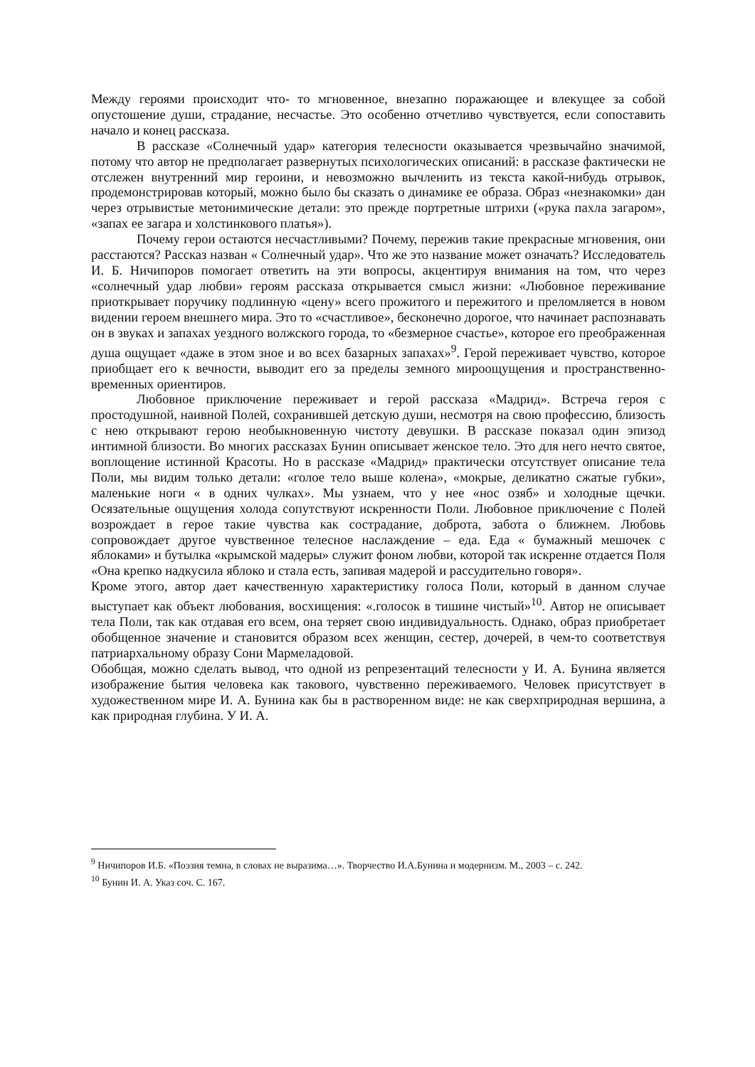Между героями происходит что- то мгновенное, внезапно поражающее и влекущее за собой опустошение души, страдание, несчастье. Это особенно отчетливо чувствуется, если сопоставить начало и конец рассказа.
В рассказе «Солнечный удар» категория телесности оказывается чрезвычайно значимой, потому что автор не предполагает развернутых психологических описаний: в рассказе фактически не отслежен внутренний мир героини, и невозможно вычленить из текста какой-нибудь отрывок, продемонстрировав который, можно было бы сказать о динамике ее образа. Образ «незнакомки» дан через отрывистые метонимические детали: это прежде портретные штрихи («рука пахла загаром», «запах ее загара и холстинкового платья»).
Почему герои остаются несчастливыми? Почему, пережив такие прекрасные мгновения, они расстаются? Рассказ назван « Солнечный удар». Что же это название может означать? Исследователь И. Б. Ничипоров помогает ответить на эти вопросы, акцентируя внимания на том, что через «солнечный удар любви» героям рассказа открывается смысл жизни: «Любовное переживание приоткрывает поручику подлинную «цену» всего прожитого и пережитого и преломляется в новом видении героем внешнего мира. Это то «счастливое», бесконечно дорогое, что начинает распознавать он в звуках и запахах уездного волжского города, то «безмерное счастье», которое его преображенная душа ощущает «даже в этом зное и во всех базарных запахах»<sup>9</sup>. Герой переживает чувство, которое приобщает его к вечности, выводит его за пределы земного мироощущения и пространственно-временных ориентиров.
Любовное приключение переживает и герой рассказа «Мадрид». Встреча героя с простодушной, наивной Полей, сохранившей детскую души, несмотря на свою профессию, близость с нею открывают герою необыкновенную чистоту девушки. В рассказе показал один эпизод интимной близости. Во многих рассказах Бунин описывает женское тело. Это для него нечто святое, воплощение истинной Красоты. Но в рассказе «Мадрид» практически отсутствует описание тела Поли, мы видим только детали: «голое тело выше колена», «мокрые, деликатно сжатые губки», маленькие ноги « в одних чулках». Мы узнаем, что у нее «нос озяб» и холодные щечки. Осязательные ощущения холода сопутствуют искренности Поли. Любовное приключение с Полей возрождает в герое такие чувства как сострадание, доброта, забота о ближнем. Любовь сопровождает другое чувственное телесное наслаждение – еда. Еда « бумажный мешочек с яблоками» и бутылка «крымской мадеры» служит фоном любви, которой так искренне отдается Поля «Она крепко надкусила яблоко и стала есть, запивая мадерой и рассудительно говоря».
Кроме этого, автор дает качественную характеристику голоса Поли, который в данном случае выступает как объект любования, восхищения: «.голосок в тишине чистый»<sup>10</sup>. Автор не описывает тела Поли, так как отдавая его всем, она теряет свою индивидуальность. Однако, образ приобретает обобщенное значение и становится образом всех женщин, сестер, дочерей, в чем-то соответствуя патриархальному образу Сони Мармеладовой.
Обобщая, можно сделать вывод, что одной из репрезентаций телесности у И. А. Бунина является изображение бытия человека как такового, чувственно переживаемого. Человек присутствует в художественном мире И. А. Бунина как бы в растворенном виде: не как сверхприродная вершина, а как природная глубина. У И. А.
<sup>9</sup> Ничипоров И.Б. «Поэзия темна, в словах не выразима…». Творчество И.А.Бунина и модернизм. М., 2003 – с. 242.
<sup>10</sup> Бунин И. А. Указ соч. С. 167.